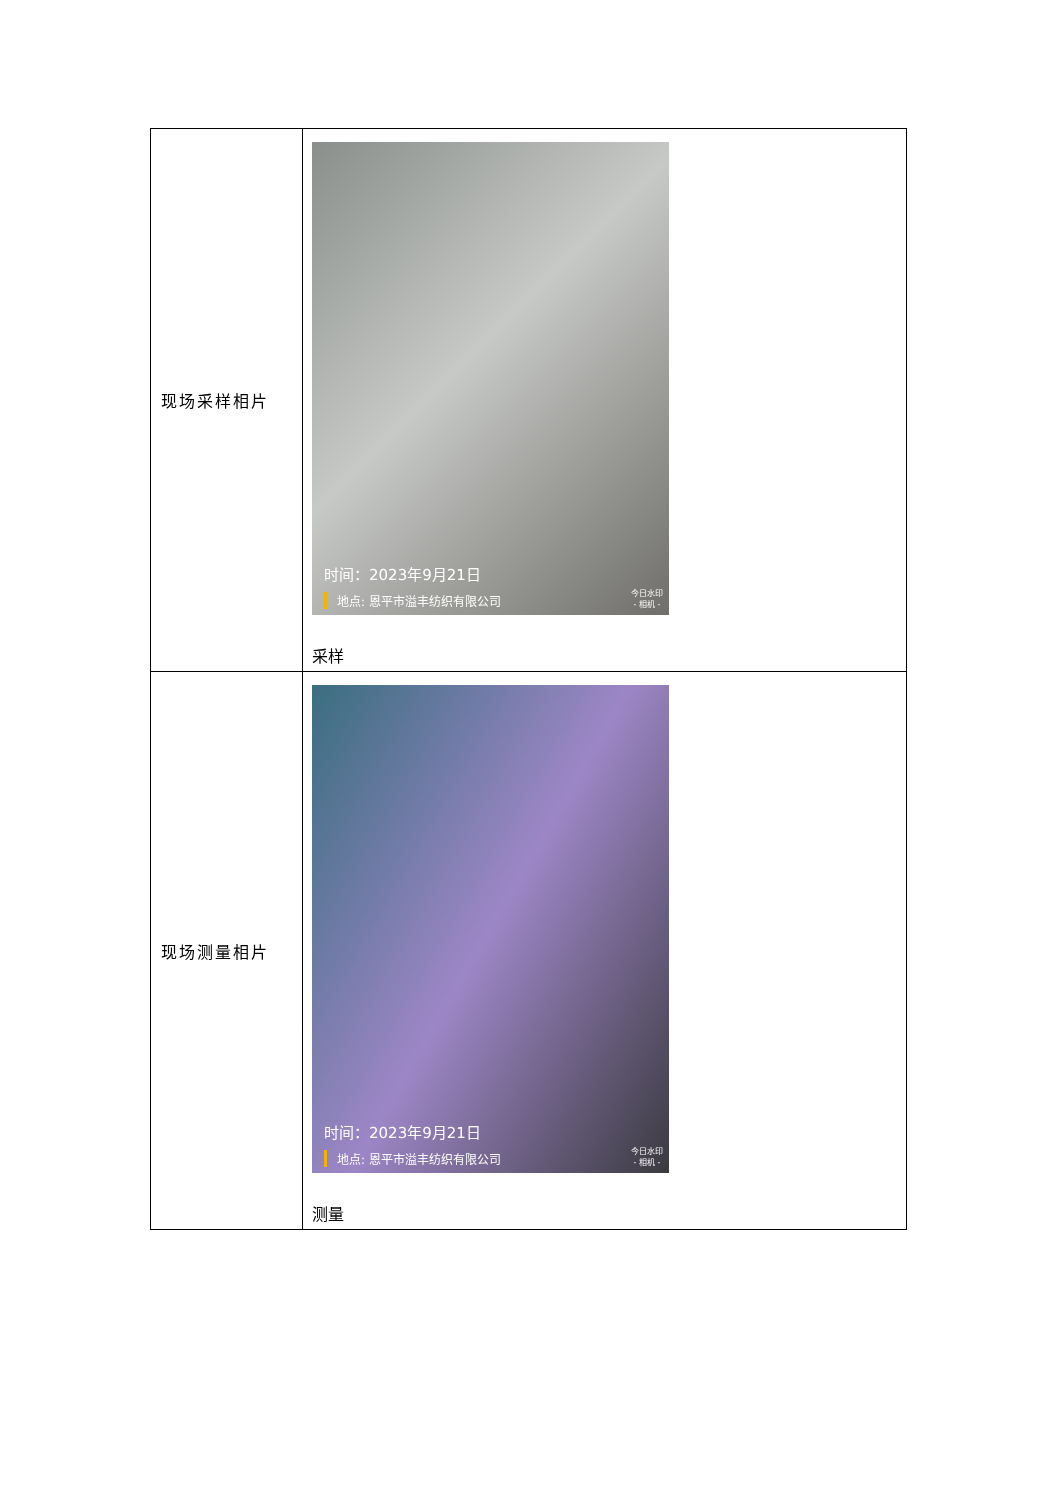| 现场采样相片 | 时间：2023年9月21日 地点: 恩平市溢丰纺织有限公司 今日水印 - 相机 - 采样 |
| 现场测量相片 | 时间：2023年9月21日 地点: 恩平市溢丰纺织有限公司 今日水印 - 相机 - 测量 |